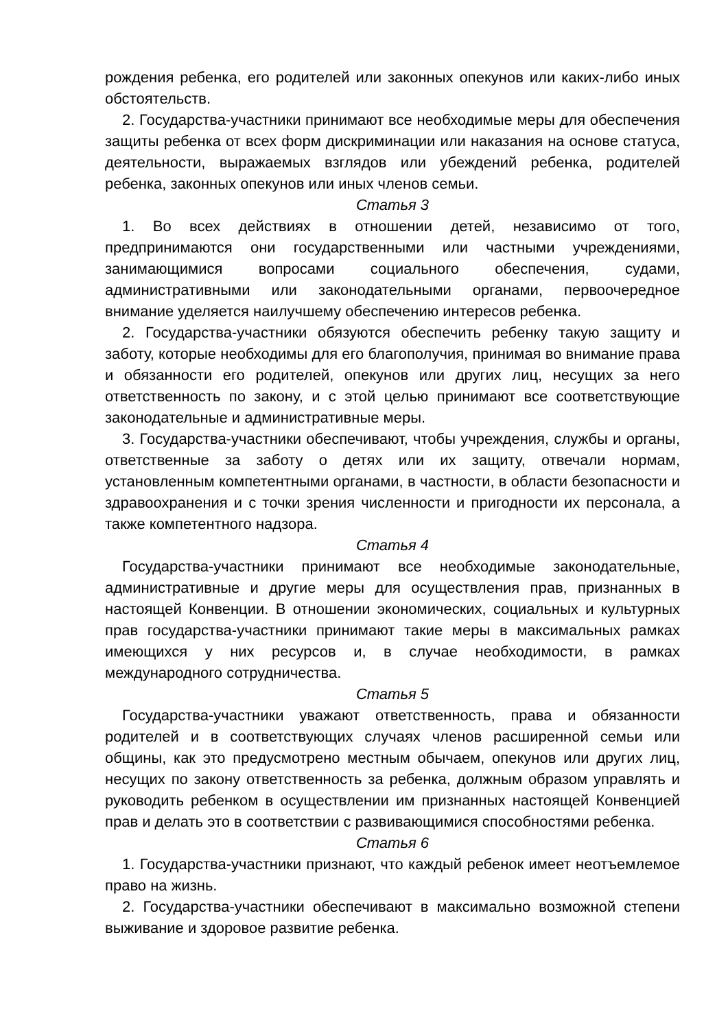рождения ребенка, его родителей или законных опекунов или каких-либо иных обстоятельств.
2. Государства-участники принимают все необходимые меры для обеспечения защиты ребенка от всех форм дискриминации или наказания на основе статуса, деятельности, выражаемых взглядов или убеждений ребенка, родителей ребенка, законных опекунов или иных членов семьи.
Статья 3
1. Во всех действиях в отношении детей, независимо от того, предпринимаются они государственными или частными учреждениями, занимающимися вопросами социального обеспечения, судами, административными или законодательными органами, первоочередное внимание уделяется наилучшему обеспечению интересов ребенка.
2. Государства-участники обязуются обеспечить ребенку такую защиту и заботу, которые необходимы для его благополучия, принимая во внимание права и обязанности его родителей, опекунов или других лиц, несущих за него ответственность по закону, и с этой целью принимают все соответствующие законодательные и административные меры.
3. Государства-участники обеспечивают, чтобы учреждения, службы и органы, ответственные за заботу о детях или их защиту, отвечали нормам, установленным компетентными органами, в частности, в области безопасности и здравоохранения и с точки зрения численности и пригодности их персонала, а также компетентного надзора.
Статья 4
Государства-участники принимают все необходимые законодательные, административные и другие меры для осуществления прав, признанных в настоящей Конвенции. В отношении экономических, социальных и культурных прав государства-участники принимают такие меры в максимальных рамках имеющихся у них ресурсов и, в случае необходимости, в рамках международного сотрудничества.
Статья 5
Государства-участники уважают ответственность, права и обязанности родителей и в соответствующих случаях членов расширенной семьи или общины, как это предусмотрено местным обычаем, опекунов или других лиц, несущих по закону ответственность за ребенка, должным образом управлять и руководить ребенком в осуществлении им признанных настоящей Конвенцией прав и делать это в соответствии с развивающимися способностями ребенка.
Статья 6
1. Государства-участники признают, что каждый ребенок имеет неотъемлемое право на жизнь.
2. Государства-участники обеспечивают в максимально возможной степени выживание и здоровое развитие ребенка.